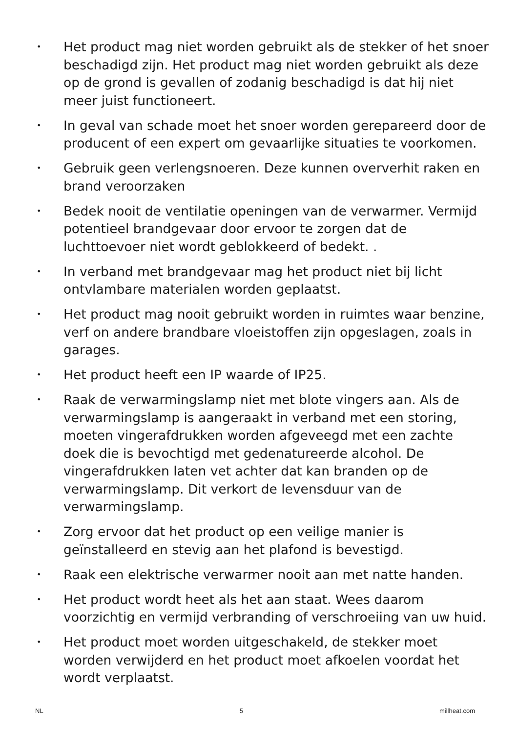• Het product mag niet worden gebruikt als de stekker of het snoer beschadigd zijn. Het product mag niet worden gebruikt als deze op de grond is gevallen of zodanig beschadigd is dat hij niet meer juist functioneert.
• In geval van schade moet het snoer worden gerepareerd door de producent of een expert om gevaarlijke situaties te voorkomen.
• Gebruik geen verlengsnoeren. Deze kunnen oververhit raken en brand veroorzaken
• Bedek nooit de ventilatie openingen van de verwarmer. Vermijd potentieel brandgevaar door ervoor te zorgen dat de luchttoevoer niet wordt geblokkeerd of bedekt. .
• In verband met brandgevaar mag het product niet bij licht ontvlambare materialen worden geplaatst.
• Het product mag nooit gebruikt worden in ruimtes waar benzine, verf on andere brandbare vloeistoffen zijn opgeslagen, zoals in garages.
• Het product heeft een IP waarde of IP25.
• Raak de verwarmingslamp niet met blote vingers aan. Als de verwarmingslamp is aangeraakt in verband met een storing, moeten vingerafdrukken worden afgeveegd met een zachte doek die is bevochtigd met gedenatureerde alcohol. De vingerafdrukken laten vet achter dat kan branden op de verwarmingslamp. Dit verkort de levensduur van de verwarmingslamp.
• Zorg ervoor dat het product op een veilige manier is geïnstalleerd en stevig aan het plafond is bevestigd.
• Raak een elektrische verwarmer nooit aan met natte handen.
• Het product wordt heet als het aan staat. Wees daarom voorzichtig en vermijd verbranding of verschroeiing van uw huid.
• Het product moet worden uitgeschakeld, de stekker moet worden verwijderd en het product moet afkoelen voordat het wordt verplaatst.
NL 5 millheat.com